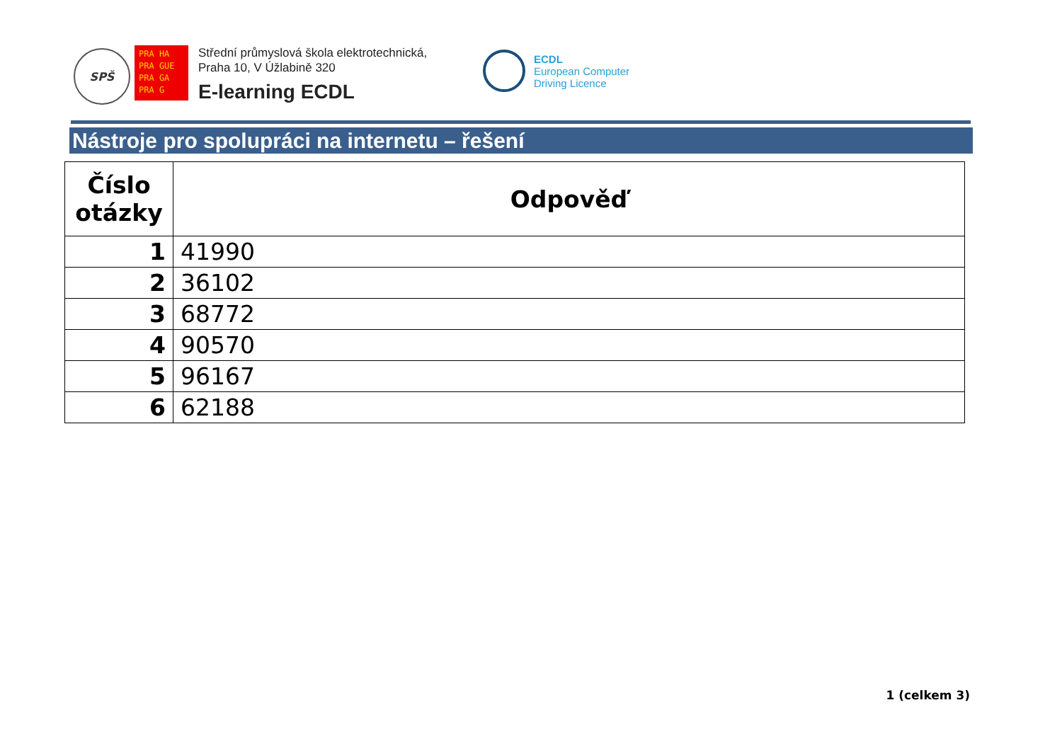SPŠ
PRA HA
PRA GUE
PRA GA
PRA G
Střední průmyslová škola elektrotechnická,
Praha 10, V Úžlabině 320
E-learning ECDL
ECDL
European Computer
Driving Licence
Nástroje pro spolupráci na internetu – řešení
| Číslo otázky | Odpověď |
| --- | --- |
| 1 | 41990 |
| 2 | 36102 |
| 3 | 68772 |
| 4 | 90570 |
| 5 | 96167 |
| 6 | 62188 |
1 (celkem 3)